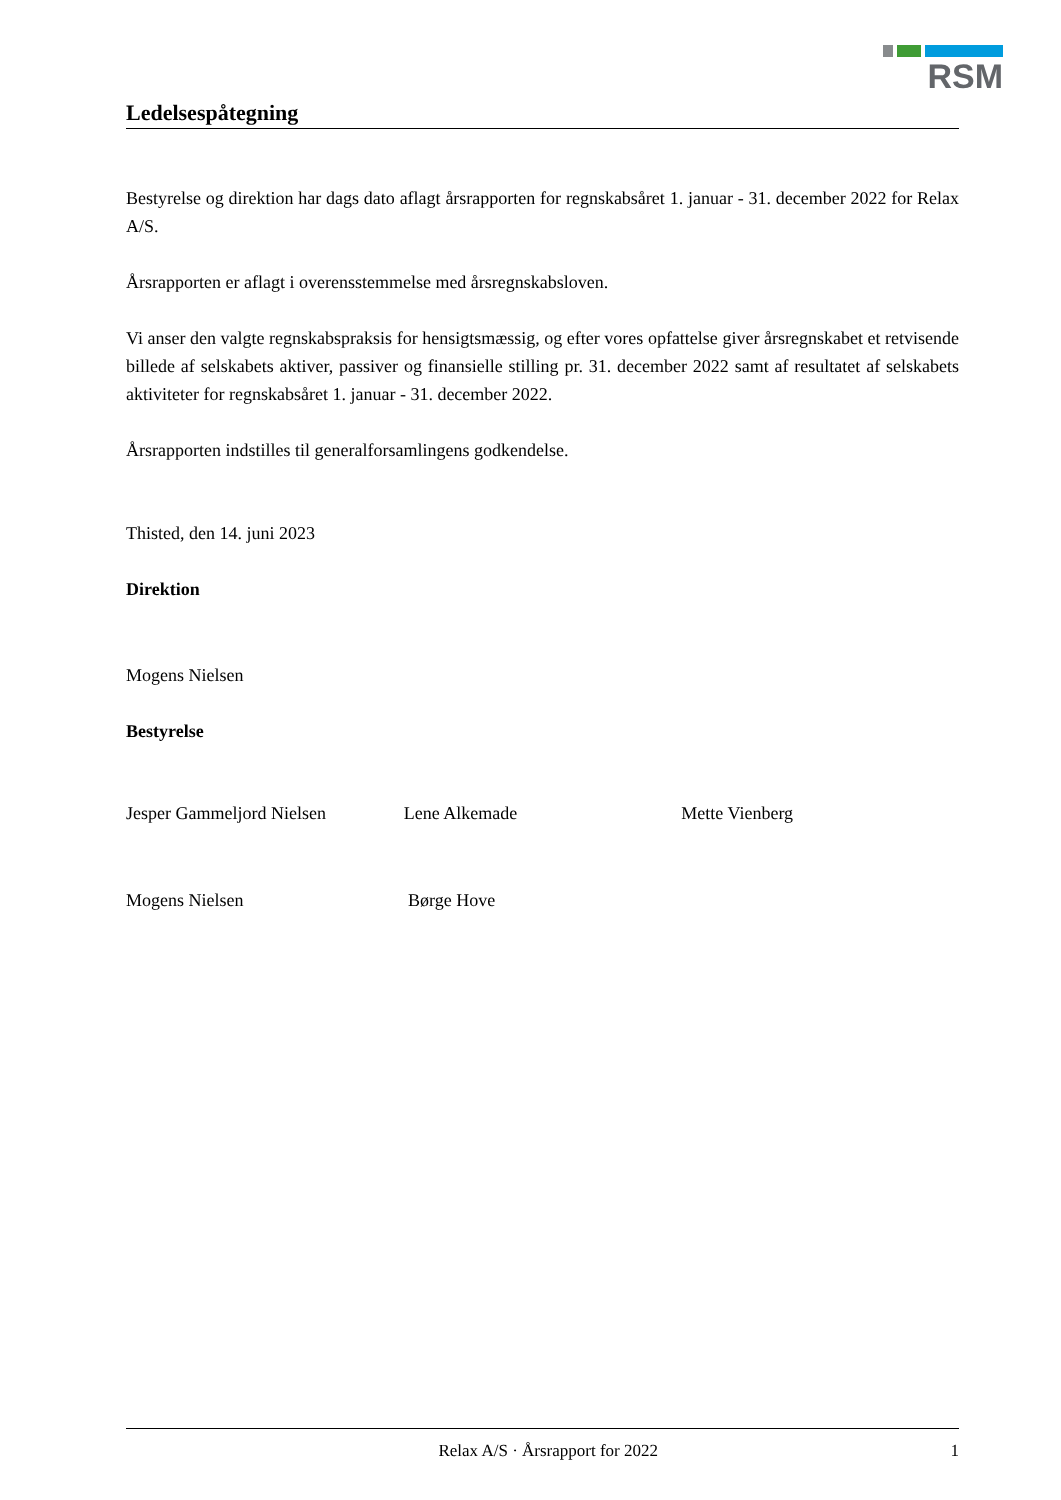RSM
Ledelsespåtegning
Bestyrelse og direktion har dags dato aflagt årsrapporten for regnskabsåret 1. januar - 31. december 2022 for Relax A/S.
Årsrapporten er aflagt i overensstemmelse med årsregnskabsloven.
Vi anser den valgte regnskabspraksis for hensigtsmæssig, og efter vores opfattelse giver årsregnskabet et retvisende billede af selskabets aktiver, passiver og finansielle stilling pr. 31. december 2022 samt af resultatet af selskabets aktiviteter for regnskabsåret 1. januar - 31. december 2022.
Årsrapporten indstilles til generalforsamlingens godkendelse.
Thisted, den 14. juni 2023
Direktion
Mogens Nielsen
Bestyrelse
Jesper Gammeljord Nielsen Lene Alkemade Mette Vienberg
Mogens Nielsen Børge Hove
Relax A/S · Årsrapport for 2022 1